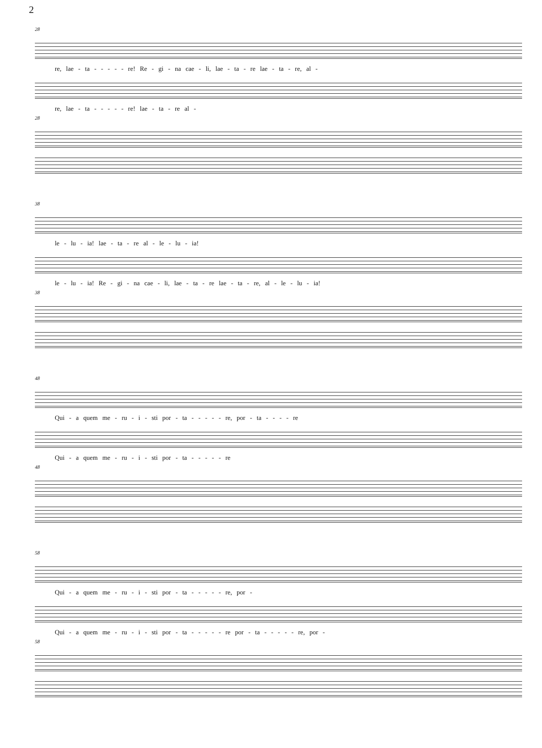2
28
re, lae - ta - - - - - re! Re - gi - na cae - li, lae - ta - re lae - ta - re, al -
re, lae - ta - - - - - re! lae - ta - re al -
28
38
le - lu - ia! lae - ta - re al - le - lu - ia!
le - lu - ia! Re - gi - na cae - li, lae - ta - re lae - ta - re, al - le - lu - ia!
38
48
Qui - a quem me - ru - i - sti por - ta - - - - - re, por - ta - - - - re
Qui - a quem me - ru - i - sti por - ta - - - - - re
48
58
Qui - a quem me - ru - i - sti por - ta - - - - - re, por -
Qui - a quem me - ru - i - sti por - ta - - - - - re por - ta - - - - - re, por -
58